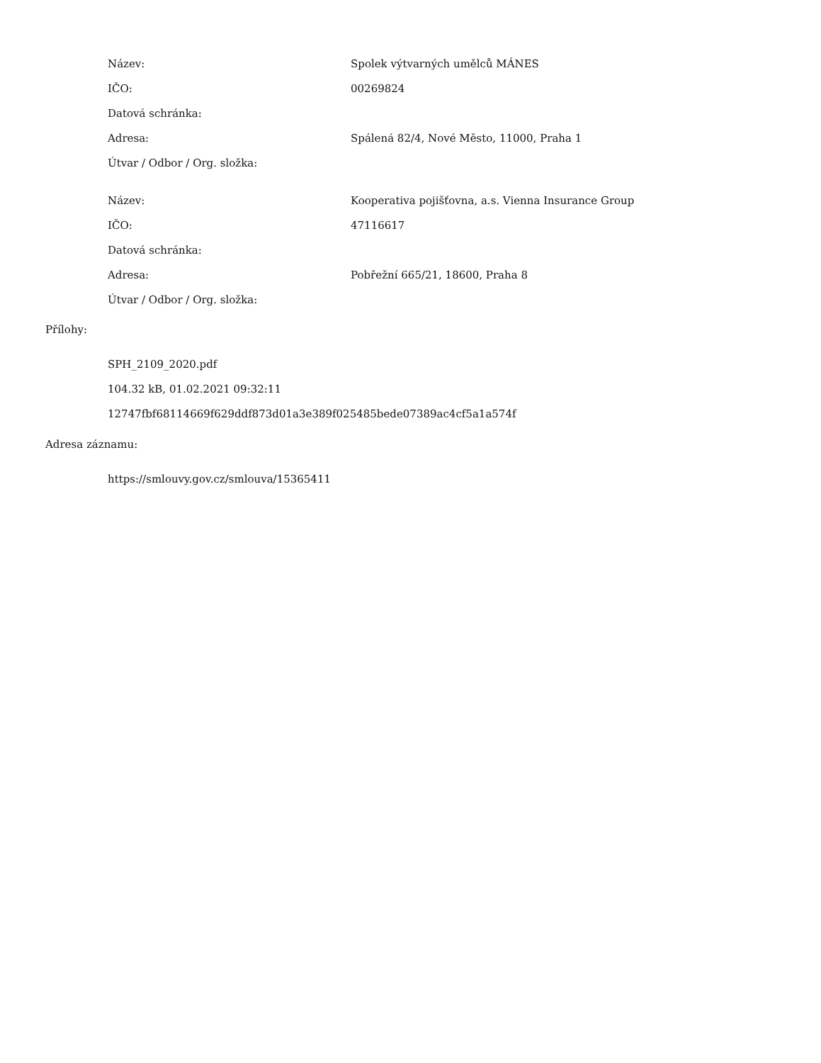| Název: | Spolek výtvarných umělců MÁNES |
| IČO: | 00269824 |
| Datová schránka: | |
| Adresa: | Spálená 82/4, Nové Město, 11000, Praha 1 |
| Útvar / Odbor / Org. složka: | |
| Název: | Kooperativa pojišťovna, a.s. Vienna Insurance Group |
| IČO: | 47116617 |
| Datová schránka: | |
| Adresa: | Pobřežní 665/21, 18600, Praha 8 |
| Útvar / Odbor / Org. složka: | |
Přílohy:
SPH_2109_2020.pdf
104.32 kB, 01.02.2021 09:32:11
12747fbf68114669f629ddf873d01a3e389f025485bede07389ac4cf5a1a574f
Adresa záznamu:
https://smlouvy.gov.cz/smlouva/15365411